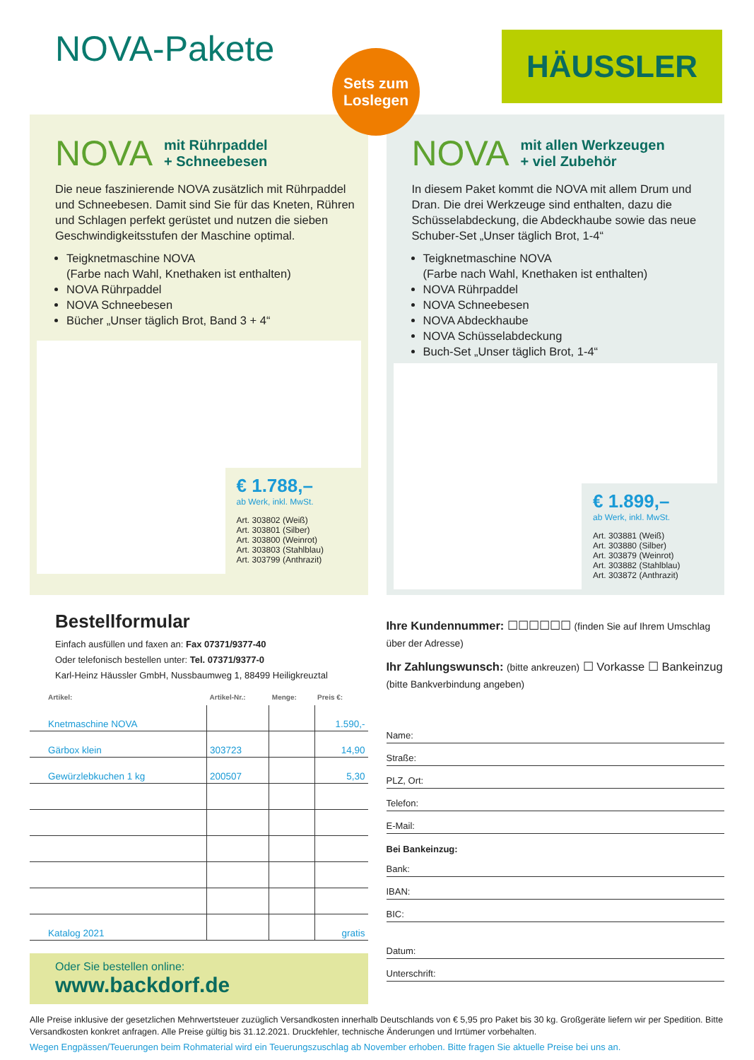NOVA-Pakete
Sets zum
Loslegen
HÄUSSLER
NOVA mit Rührpaddel
+ Schneebesen
Die neue faszinierende NOVA zusätzlich mit Rühr­paddel und Schneebesen. Damit sind Sie für das Kneten, Rühren und Schlagen perfekt gerüstet und nutzen die sieben Geschwindigkeitsstufen der Maschine optimal.
Teigknetmaschine NOVA
(Farbe nach Wahl, Knethaken ist enthalten)
NOVA Rührpaddel
NOVA Schneebesen
Bücher „Unser täglich Brot, Band 3 + 4“
€ 1.788,–
ab Werk, inkl. MwSt.
Art. 303802 (Weiß)
Art. 303801 (Silber)
Art. 303800 (Weinrot)
Art. 303803 (Stahlblau)
Art. 303799 (Anthrazit)
NOVA mit allen Werkzeugen
+ viel Zubehör
In diesem Paket kommt die NOVA mit allem Drum und Dran. Die drei Werkzeuge sind enthalten, dazu die Schüsselabdeckung, die Abdeckhaube sowie das neue Schuber-Set „Unser täglich Brot, 1-4“
Teigknetmaschine NOVA
(Farbe nach Wahl, Knethaken ist enthalten)
NOVA Rührpaddel
NOVA Schneebesen
NOVA Abdeckhaube
NOVA Schüsselabdeckung
Buch-Set „Unser täglich Brot, 1-4“
€ 1.899,–
ab Werk, inkl. MwSt.
Art. 303881 (Weiß)
Art. 303880 (Silber)
Art. 303879 (Weinrot)
Art. 303882 (Stahlblau)
Art. 303872 (Anthrazit)
Bestellformular
Einfach ausfüllen und faxen an: Fax 07371/9377-40
Oder telefonisch bestellen unter: Tel. 07371/9377-0
Karl-Heinz Häussler GmbH, Nussbaumweg 1, 88499 Heiligkreuztal
| Artikel: | Artikel-Nr.: | Menge: | Preis €: |
| --- | --- | --- | --- |
| Knetmaschine NOVA | | | 1.590,- |
| Gärbox klein | 303723 | | 14,90 |
| Gewürzlebkuchen 1 kg | 200507 | | 5,30 |
| Katalog 2021 | | | gratis |
Oder Sie bestellen online:
www.backdorf.de
Ihre Kundennummer: ☐☐☐☐☐☐ (finden Sie auf Ihrem Umschlag über der Adresse)
Ihr Zahlungswunsch: (bitte ankreuzen) ☐ Vorkasse ☐ Bankeinzug (bitte Bankverbindung angeben)
Name:
Straße:
PLZ, Ort:
Telefon:
E-Mail:
Bei Bankeinzug:
Bank:
IBAN:
BIC:
Datum:
Unterschrift:
Alle Preise inklusive der gesetzlichen Mehrwertsteuer zuzüglich Versandkosten innerhalb Deutschlands von € 5,95 pro Paket bis 30 kg. Großgeräte liefern wir per Spedition. Bitte Versandkosten konkret anfragen. Alle Preise gültig bis 31.12.2021. Druckfehler, technische Änderungen und Irrtümer vorbehalten.
Wegen Engpässen/Teuerungen beim Rohmaterial wird ein Teuerungszuschlag ab November erhoben. Bitte fragen Sie aktuelle Preise bei uns an.